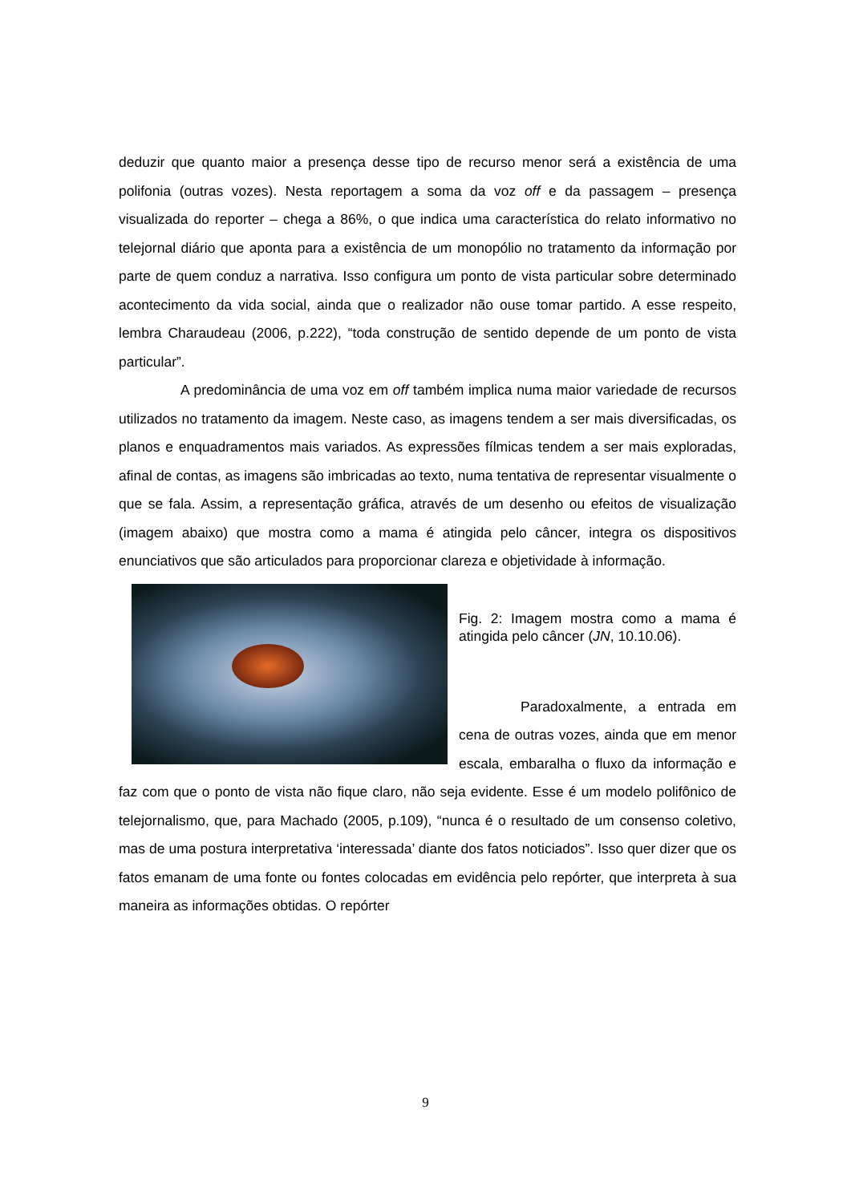deduzir que quanto maior a presença desse tipo de recurso menor será a existência de uma polifonia (outras vozes). Nesta reportagem a soma da voz off e da passagem – presença visualizada do reporter – chega a 86%, o que indica uma característica do relato informativo no telejornal diário que aponta para a existência de um monopólio no tratamento da informação por parte de quem conduz a narrativa. Isso configura um ponto de vista particular sobre determinado acontecimento da vida social, ainda que o realizador não ouse tomar partido. A esse respeito, lembra Charaudeau (2006, p.222), “toda construção de sentido depende de um ponto de vista particular”.
A predominância de uma voz em off também implica numa maior variedade de recursos utilizados no tratamento da imagem. Neste caso, as imagens tendem a ser mais diversificadas, os planos e enquadramentos mais variados. As expressões fílmicas tendem a ser mais exploradas, afinal de contas, as imagens são imbricadas ao texto, numa tentativa de representar visualmente o que se fala. Assim, a representação gráfica, através de um desenho ou efeitos de visualização (imagem abaixo) que mostra como a mama é atingida pelo câncer, integra os dispositivos enunciativos que são articulados para proporcionar clareza e objetividade à informação.
Fig. 2: Imagem mostra como a mama é atingida pelo câncer (JN, 10.10.06).
Paradoxalmente, a entrada em cena de outras vozes, ainda que em menor escala, embaralha o fluxo da informação e faz com que o ponto de vista não fique claro, não seja evidente. Esse é um modelo polifônico de telejornalismo, que, para Machado (2005, p.109), “nunca é o resultado de um consenso coletivo, mas de uma postura interpretativa ‘interessada’ diante dos fatos noticiados”. Isso quer dizer que os fatos emanam de uma fonte ou fontes colocadas em evidência pelo repórter, que interpreta à sua maneira as informações obtidas. O repórter
9